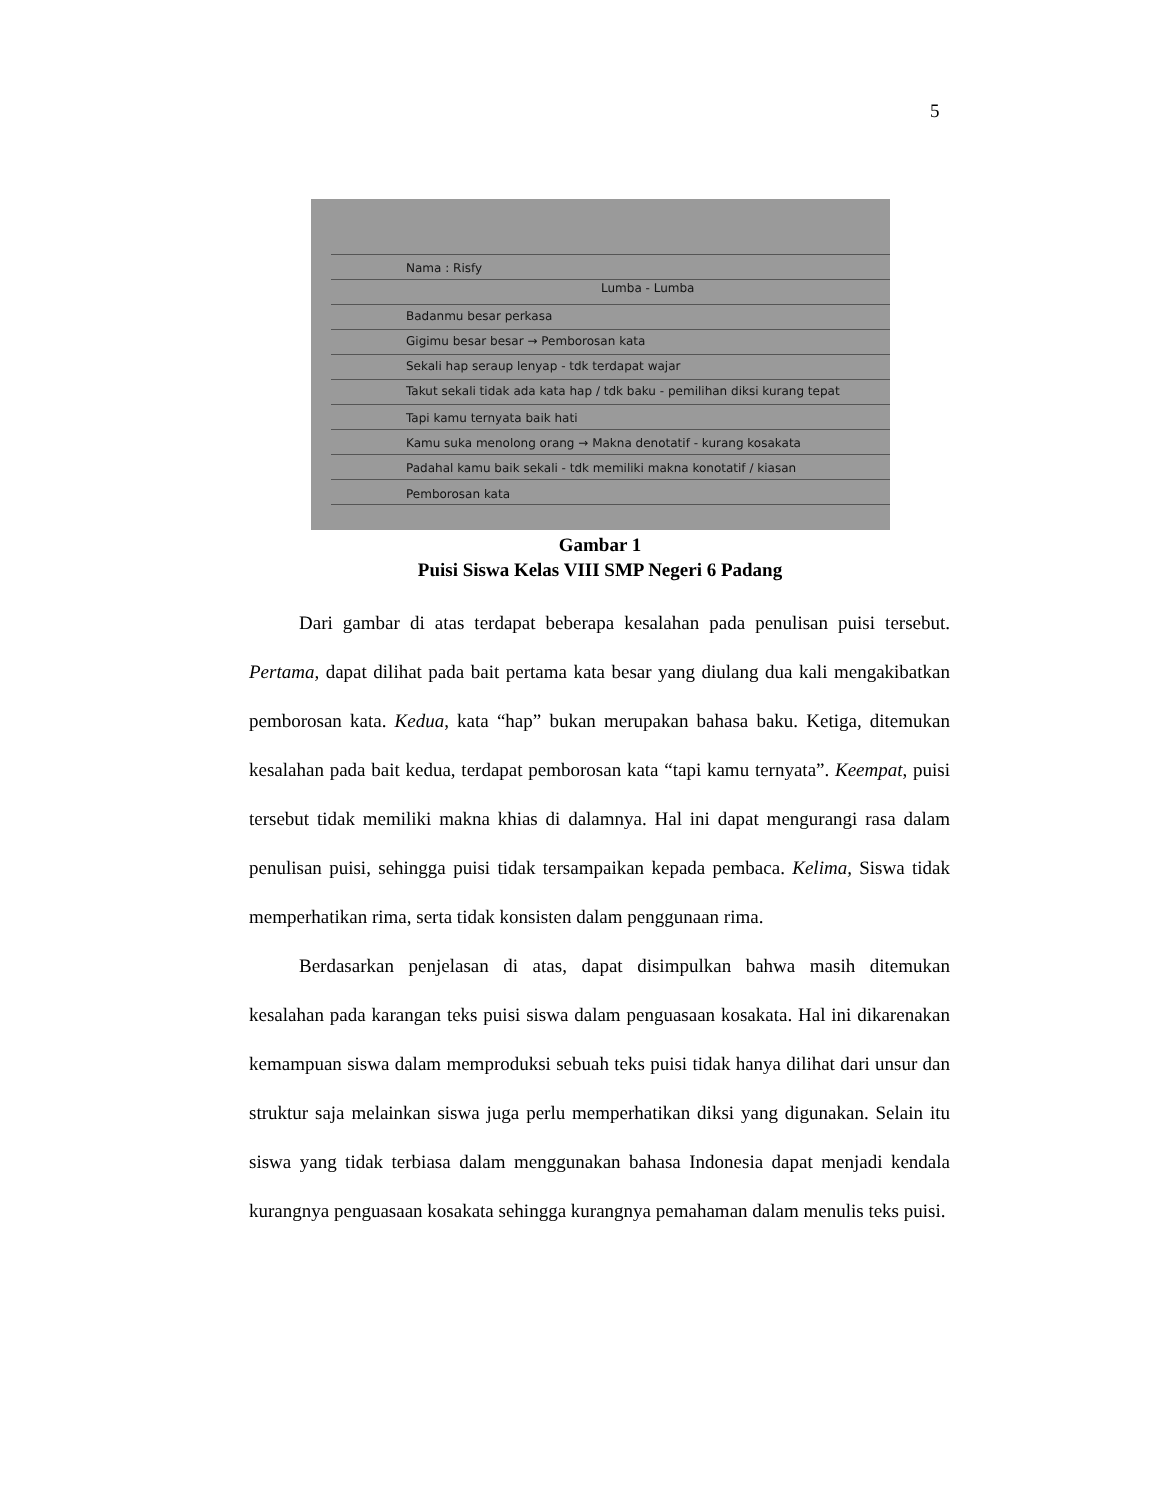5
Nama : Risfy
Lumba - Lumba
Badanmu besar perkasa
Gigimu besar besar → Pemborosan kata
Sekali hap seraup lenyap - tdk terdapat wajar
Takut sekali tidak ada kata hap / tdk baku - pemilihan diksi kurang tepat
Tapi kamu ternyata baik hati
Kamu suka menolong orang → Makna denotatif - kurang kosakata
Padahal kamu baik sekali - tdk memiliki makna konotatif / kiasan
Pemborosan kata
Gambar 1
Puisi Siswa Kelas VIII SMP Negeri 6 Padang
Dari gambar di atas terdapat beberapa kesalahan pada penulisan puisi tersebut. Pertama, dapat dilihat pada bait pertama kata besar yang diulang dua kali mengakibatkan pemborosan kata. Kedua, kata “hap” bukan merupakan bahasa baku. Ketiga, ditemukan kesalahan pada bait kedua, terdapat pemborosan kata “tapi kamu ternyata”. Keempat, puisi tersebut tidak memiliki makna khias di dalamnya. Hal ini dapat mengurangi rasa dalam penulisan puisi, sehingga puisi tidak tersampaikan kepada pembaca. Kelima, Siswa tidak memperhatikan rima, serta tidak konsisten dalam penggunaan rima.
Berdasarkan penjelasan di atas, dapat disimpulkan bahwa masih ditemukan kesalahan pada karangan teks puisi siswa dalam penguasaan kosakata. Hal ini dikarenakan kemampuan siswa dalam memproduksi sebuah teks puisi tidak hanya dilihat dari unsur dan struktur saja melainkan siswa juga perlu memperhatikan diksi yang digunakan. Selain itu siswa yang tidak terbiasa dalam menggunakan bahasa Indonesia dapat menjadi kendala kurangnya penguasaan kosakata sehingga kurangnya pemahaman dalam menulis teks puisi.